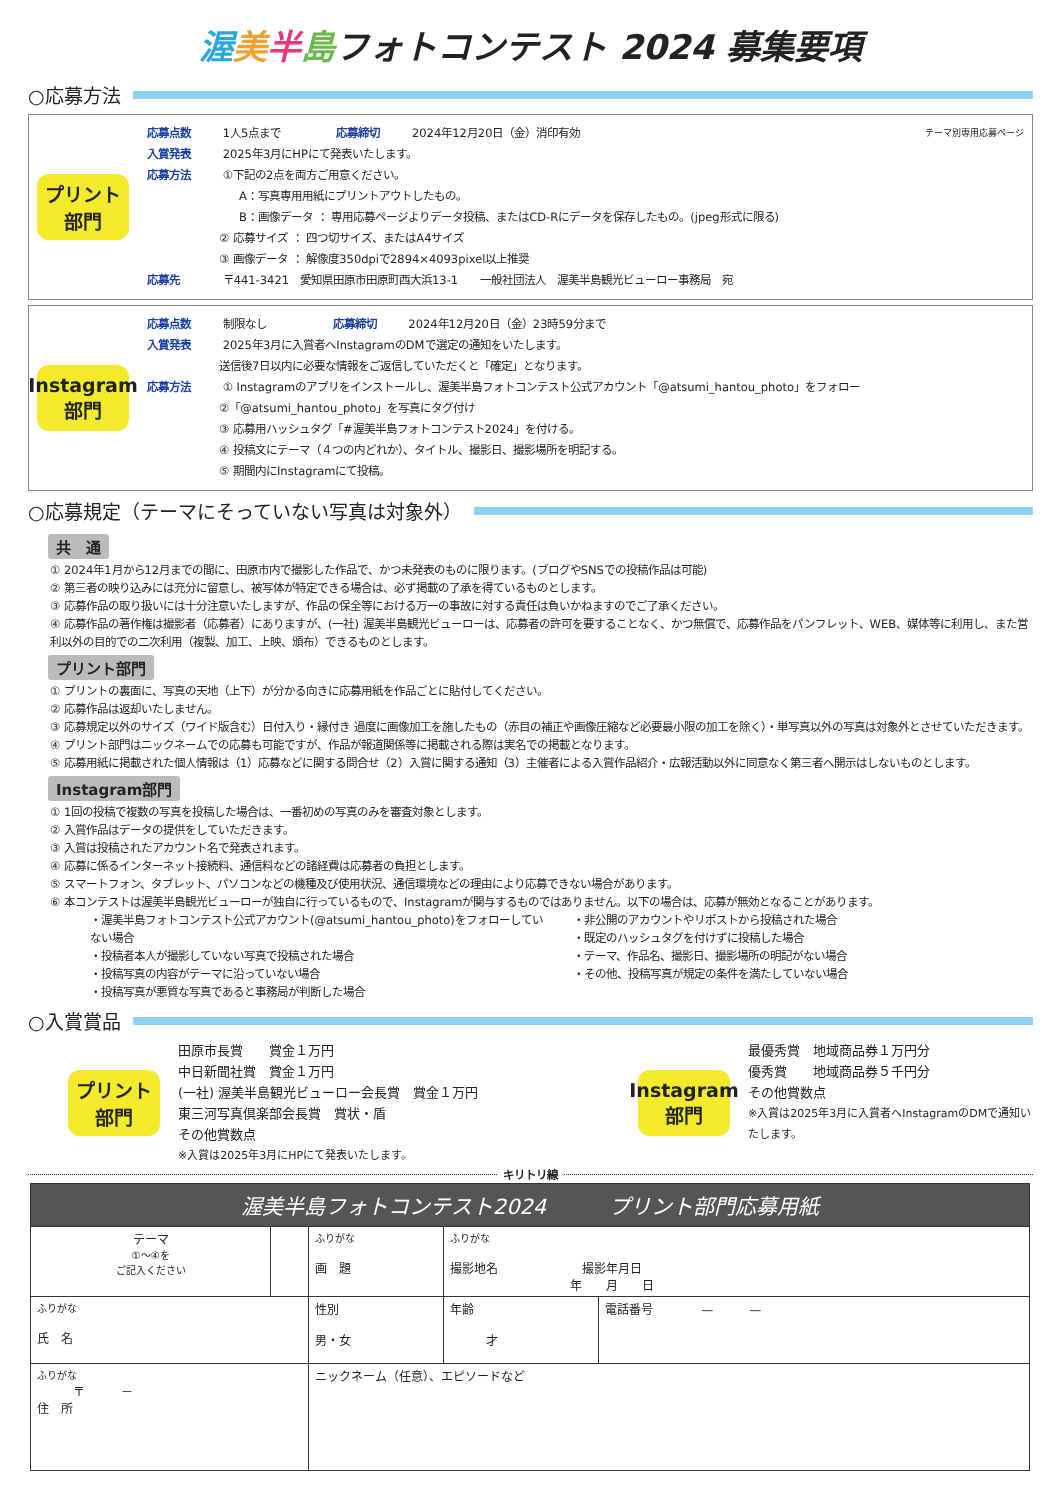渥美半島フォトコンテスト 2024 募集要項
○応募方法
プリント
部門
応募点数 1人5点まで　　　　　応募締切 2024年12月20日（金）消印有効　テーマ別専用応募ページ
入賞発表 2025年3月にHPにて発表いたします。
応募方法 ①下記の2点を両方ご用意ください。
A：写真専用用紙にプリントアウトしたもの。
B：画像データ ： 専用応募ページよりデータ投稿、またはCD-Rにデータを保存したもの。(jpeg形式に限る)
② 応募サイズ ： 四つ切サイズ、またはA4サイズ
③ 画像データ ： 解像度350dpiで2894×4093pixel以上推奨
応募先 〒441-3421　愛知県田原市田原町西大浜13-1　　一般社団法人　渥美半島観光ビューロー事務局　宛
Instagram
部門
応募点数 制限なし　　　　　　応募締切 2024年12月20日（金）23時59分まで
入賞発表 2025年3月に入賞者へInstagramのDMで選定の通知をいたします。
送信後7日以内に必要な情報をご返信していただくと「確定」となります。
応募方法 ① Instagramのアプリをインストールし、渥美半島フォトコンテスト公式アカウント「@atsumi_hantou_photo」をフォロー
②「@atsumi_hantou_photo」を写真にタグ付け
③ 応募用ハッシュタグ「#渥美半島フォトコンテスト2024」を付ける。
④ 投稿文にテーマ（４つの内どれか）、タイトル、撮影日、撮影場所を明記する。
⑤ 期間内にInstagramにて投稿。
○応募規定（テーマにそっていない写真は対象外）
共　通
① 2024年1月から12月までの間に、田原市内で撮影した作品で、かつ未発表のものに限ります。(ブログやSNSでの投稿作品は可能)
② 第三者の映り込みには充分に留意し、被写体が特定できる場合は、必ず掲載の了承を得ているものとします。
③ 応募作品の取り扱いには十分注意いたしますが、作品の保全等における万一の事故に対する責任は負いかねますのでご了承ください。
④ 応募作品の著作権は撮影者（応募者）にありますが、(一社) 渥美半島観光ビューローは、応募者の許可を要することなく、かつ無償で、応募作品をパンフレット、WEB、媒体等に利用し、また営利以外の目的での二次利用（複製、加工、上映、頒布）できるものとします。
プリント部門
① プリントの裏面に、写真の天地（上下）が分かる向きに応募用紙を作品ごとに貼付してください。
② 応募作品は返却いたしません。
③ 応募規定以外のサイズ（ワイド版含む）日付入り・縁付き 過度に画像加工を施したもの（赤目の補正や画像圧縮など必要最小限の加工を除く）・単写真以外の写真は対象外とさせていただきます。
④ プリント部門はニックネームでの応募も可能ですが、作品が報道関係等に掲載される際は実名での掲載となります。
⑤ 応募用紙に掲載された個人情報は（1）応募などに関する問合せ（2）入賞に関する通知（3）主催者による入賞作品紹介・広報活動以外に同意なく第三者へ開示はしないものとします。
Instagram部門
① 1回の投稿で複数の写真を投稿した場合は、一番初めの写真のみを審査対象とします。
② 入賞作品はデータの提供をしていただきます。
③ 入賞は投稿されたアカウント名で発表されます。
④ 応募に係るインターネット接続料、通信料などの諸経費は応募者の負担とします。
⑤ スマートフォン、タブレット、パソコンなどの機種及び使用状況、通信環境などの理由により応募できない場合があります。
⑥ 本コンテストは渥美半島観光ビューローが独自に行っているもので、Instagramが関与するものではありません。以下の場合は、応募が無効となることがあります。
・渥美半島フォトコンテスト公式アカウント(@atsumi_hantou_photo)をフォローしていない場合
・投稿者本人が撮影していない写真で投稿された場合
・投稿写真の内容がテーマに沿っていない場合
・投稿写真が悪質な写真であると事務局が判断した場合
・非公開のアカウントやリポストから投稿された場合
・既定のハッシュタグを付けずに投稿した場合
・テーマ、作品名、撮影日、撮影場所の明記がない場合
・その他、投稿写真が規定の条件を満たしていない場合
○入賞賞品
プリント
部門
田原市長賞　　賞金１万円
中日新聞社賞　賞金１万円
(一社) 渥美半島観光ビューロー会長賞　賞金１万円
東三河写真倶楽部会長賞　賞状・盾
その他賞数点
※入賞は2025年3月にHPにて発表いたします。
Instagram
部門
最優秀賞　地域商品券１万円分
優秀賞　　地域商品券５千円分
その他賞数点
※入賞は2025年3月に入賞者へInstagramのDMで通知いたします。
キリトリ線
| 渥美半島フォトコンテスト2024 プリント部門応募用紙 | | | | | |
| テーマ ①〜④を ご記入ください | | ふりがな 画 題 | | ふりがな 撮影地名 撮影年月日 年 月 日 | |
| ふりがな 氏 名 | | | 性別 男・女 | 年齢 才 | 電話番号 — — |
| ふりがな 〒 － 住 所 | | | ニックネーム（任意）、エピソードなど | | |